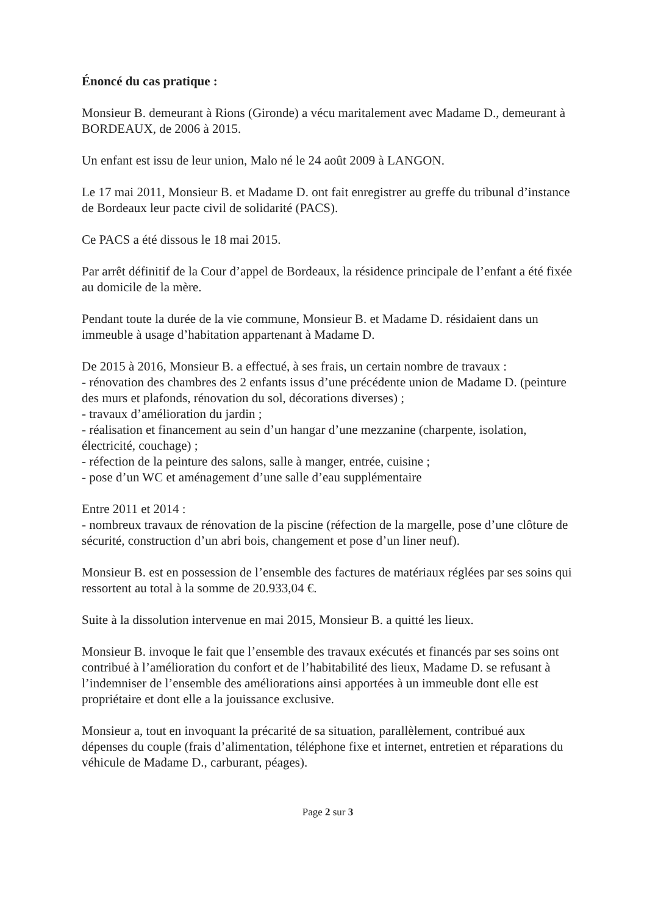Énoncé du cas pratique :
Monsieur B. demeurant à Rions (Gironde) a vécu maritalement avec Madame D., demeurant à BORDEAUX, de 2006 à 2015.
Un enfant est issu de leur union, Malo né le 24 août 2009 à LANGON.
Le 17 mai 2011, Monsieur B. et Madame D. ont fait enregistrer au greffe du tribunal d’instance de Bordeaux leur pacte civil de solidarité (PACS).
Ce PACS a été dissous le 18 mai 2015.
Par arrêt définitif de la Cour d’appel de Bordeaux, la résidence principale de l’enfant a été fixée au domicile de la mère.
Pendant toute la durée de la vie commune, Monsieur B. et Madame D. résidaient dans un immeuble à usage d’habitation appartenant à Madame D.
De 2015 à 2016, Monsieur B. a effectué, à ses frais, un certain nombre de travaux :
- rénovation des chambres des 2 enfants issus d’une précédente union de Madame D. (peinture des murs et plafonds, rénovation du sol, décorations diverses) ;
- travaux d’amélioration du jardin ;
- réalisation et financement au sein d’un hangar d’une mezzanine (charpente, isolation, électricité, couchage) ;
- réfection de la peinture des salons, salle à manger, entrée, cuisine ;
- pose d’un WC et aménagement d’une salle d’eau supplémentaire
Entre 2011 et 2014 :
- nombreux travaux de rénovation de la piscine (réfection de la margelle, pose d’une clôture de sécurité, construction d’un abri bois, changement et pose d’un liner neuf).
Monsieur B. est en possession de l’ensemble des factures de matériaux réglées par ses soins qui ressortent au total à la somme de 20.933,04 €.
Suite à la dissolution intervenue en mai 2015, Monsieur B. a quitté les lieux.
Monsieur B. invoque le fait que l’ensemble des travaux exécutés et financés par ses soins ont contribué à l’amélioration du confort et de l’habitabilité des lieux, Madame D. se refusant à l’indemniser de l’ensemble des améliorations ainsi apportées à un immeuble dont elle est propriétaire et dont elle a la jouissance exclusive.
Monsieur a, tout en invoquant la précarité de sa situation, parallèlement, contribué aux dépenses du couple (frais d’alimentation, téléphone fixe et internet, entretien et réparations du véhicule de Madame D., carburant, péages).
Page 2 sur 3